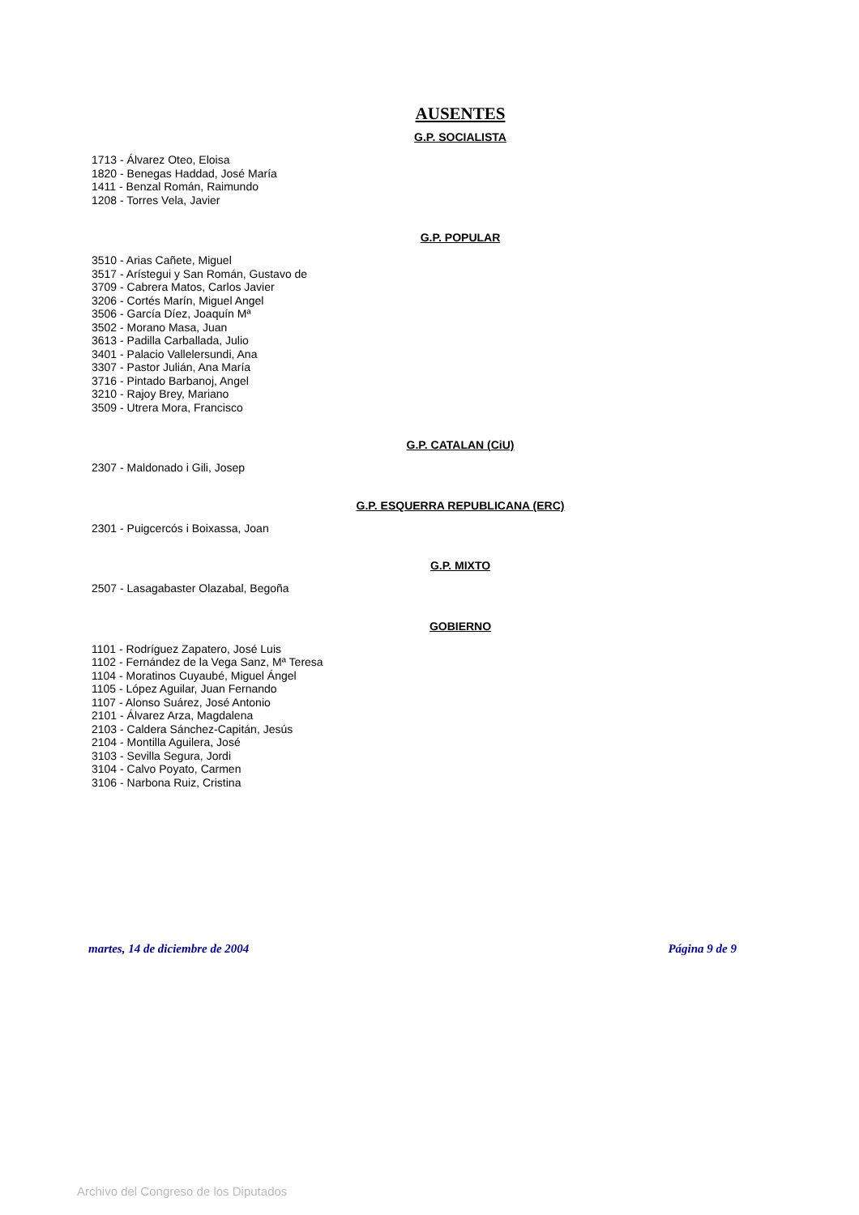AUSENTES
G.P. SOCIALISTA
1713 - Álvarez Oteo, Eloisa
1820 - Benegas Haddad, José María
1411 - Benzal Román, Raimundo
1208 - Torres Vela, Javier
G.P. POPULAR
3510 - Arias Cañete, Miguel
3517 - Arístegui y San Román, Gustavo de
3709 - Cabrera Matos, Carlos Javier
3206 - Cortés Marín, Miguel Angel
3506 - García Díez, Joaquín Mª
3502 - Morano Masa, Juan
3613 - Padilla Carballada, Julio
3401 - Palacio Vallelersundi, Ana
3307 - Pastor Julián, Ana María
3716 - Pintado Barbanoj, Angel
3210 - Rajoy Brey, Mariano
3509 - Utrera Mora, Francisco
G.P. CATALAN (CiU)
2307 - Maldonado i Gili, Josep
G.P. ESQUERRA REPUBLICANA (ERC)
2301 - Puigcercós i Boixassa, Joan
G.P. MIXTO
2507 - Lasagabaster Olazabal, Begoña
GOBIERNO
1101 - Rodríguez Zapatero, José Luis
1102 - Fernández de la Vega Sanz, Mª Teresa
1104 - Moratinos Cuyaubé, Miguel Ángel
1105 - López Aguilar, Juan Fernando
1107 - Alonso Suárez, José Antonio
2101 - Álvarez Arza, Magdalena
2103 - Caldera Sánchez-Capitán, Jesús
2104 - Montilla Aguilera, José
3103 - Sevilla Segura, Jordi
3104 - Calvo Poyato, Carmen
3106 - Narbona Ruiz, Cristina
martes, 14 de diciembre de 2004 Página 9 de 9
Archivo del Congreso de los Diputados